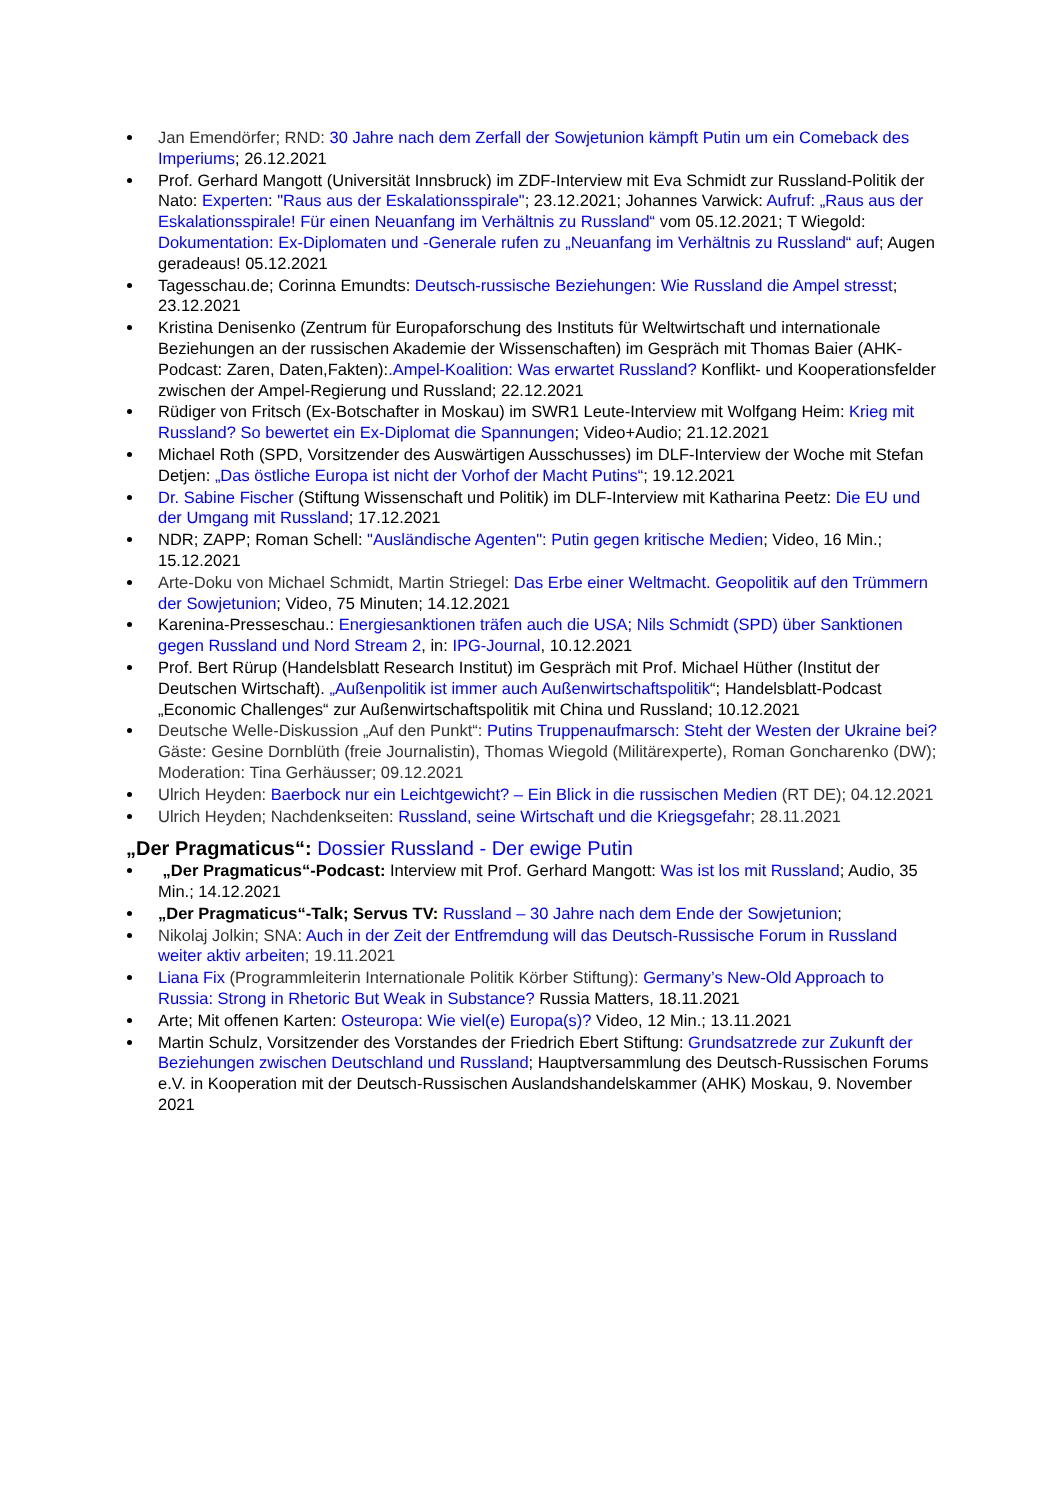Jan Emendörfer; RND: 30 Jahre nach dem Zerfall der Sowjetunion kämpft Putin um ein Comeback des Imperiums; 26.12.2021
Prof. Gerhard Mangott (Universität Innsbruck) im ZDF-Interview mit Eva Schmidt zur Russland-Politik der Nato: Experten: "Raus aus der Eskalationsspirale"; 23.12.2021; Johannes Varwick: Aufruf: „Raus aus der Eskalationsspirale! Für einen Neuanfang im Verhältnis zu Russland“ vom 05.12.2021; T Wiegold: Dokumentation: Ex-Diplomaten und -Generale rufen zu „Neuanfang im Verhältnis zu Russland“ auf; Augen geradeaus! 05.12.2021
Tagesschau.de; Corinna Emundts: Deutsch-russische Beziehungen: Wie Russland die Ampel stresst; 23.12.2021
Kristina Denisenko (Zentrum für Europaforschung des Instituts für Weltwirtschaft und internationale Beziehungen an der russischen Akademie der Wissenschaften) im Gespräch mit Thomas Baier (AHK-Podcast: Zaren, Daten,Fakten):.Ampel-Koalition: Was erwartet Russland? Konflikt- und Kooperationsfelder zwischen der Ampel-Regierung und Russland; 22.12.2021
Rüdiger von Fritsch (Ex-Botschafter in Moskau) im SWR1 Leute-Interview mit Wolfgang Heim: Krieg mit Russland? So bewertet ein Ex-Diplomat die Spannungen; Video+Audio; 21.12.2021
Michael Roth (SPD, Vorsitzender des Auswärtigen Ausschusses) im DLF-Interview der Woche mit Stefan Detjen: „Das östliche Europa ist nicht der Vorhof der Macht Putins“; 19.12.2021
Dr. Sabine Fischer (Stiftung Wissenschaft und Politik) im DLF-Interview mit Katharina Peetz: Die EU und der Umgang mit Russland; 17.12.2021
NDR; ZAPP; Roman Schell: "Ausländische Agenten": Putin gegen kritische Medien; Video, 16 Min.; 15.12.2021
Arte-Doku von Michael Schmidt, Martin Striegel: Das Erbe einer Weltmacht. Geopolitik auf den Trümmern der Sowjetunion; Video, 75 Minuten; 14.12.2021
Karenina-Presseschau.: Energiesanktionen träfen auch die USA; Nils Schmidt (SPD) über Sanktionen gegen Russland und Nord Stream 2, in: IPG-Journal, 10.12.2021
Prof. Bert Rürup (Handelsblatt Research Institut) im Gespräch mit Prof. Michael Hüther (Institut der Deutschen Wirtschaft). „Außenpolitik ist immer auch Außenwirtschaftspolitik“; Handelsblatt-Podcast „Economic Challenges“ zur Außenwirtschaftspolitik mit China und Russland; 10.12.2021
Deutsche Welle-Diskussion „Auf den Punkt“: Putins Truppenaufmarsch: Steht der Westen der Ukraine bei? Gäste: Gesine Dornblüth (freie Journalistin), Thomas Wiegold (Militärexperte), Roman Goncharenko (DW); Moderation: Tina Gerhäusser; 09.12.2021
Ulrich Heyden: Baerbock nur ein Leichtgewicht? – Ein Blick in die russischen Medien (RT DE); 04.12.2021
Ulrich Heyden; Nachdenkseiten: Russland, seine Wirtschaft und die Kriegsgefahr; 28.11.2021
„Der Pragmaticus“: Dossier Russland - Der ewige Putin
„Der Pragmaticus“-Podcast: Interview mit Prof. Gerhard Mangott: Was ist los mit Russland; Audio, 35 Min.; 14.12.2021
„Der Pragmaticus“-Talk; Servus TV: Russland – 30 Jahre nach dem Ende der Sowjetunion;
Nikolaj Jolkin; SNA: Auch in der Zeit der Entfremdung will das Deutsch-Russische Forum in Russland weiter aktiv arbeiten; 19.11.2021
Liana Fix (Programmleiterin Internationale Politik Körber Stiftung): Germany’s New-Old Approach to Russia: Strong in Rhetoric But Weak in Substance? Russia Matters, 18.11.2021
Arte; Mit offenen Karten: Osteuropa: Wie viel(e) Europa(s)? Video, 12 Min.; 13.11.2021
Martin Schulz, Vorsitzender des Vorstandes der Friedrich Ebert Stiftung: Grundsatzrede zur Zukunft der Beziehungen zwischen Deutschland und Russland; Hauptversammlung des Deutsch-Russischen Forums e.V. in Kooperation mit der Deutsch-Russischen Auslandshandelskammer (AHK) Moskau, 9. November 2021